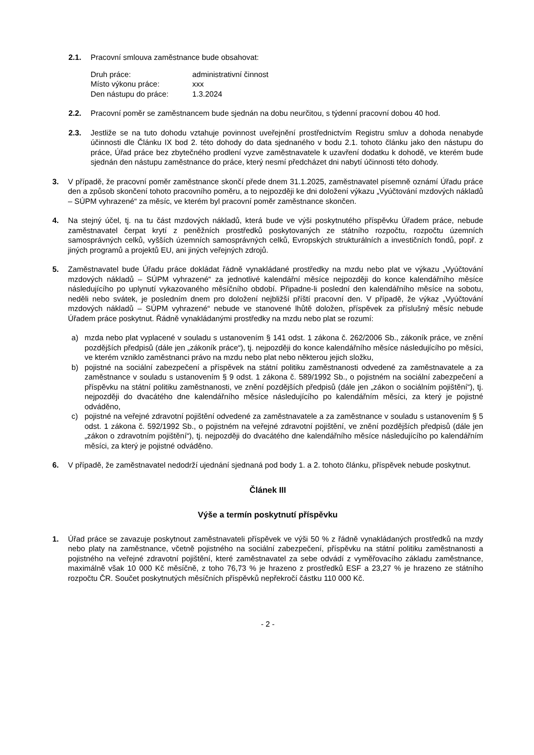2.1. Pracovní smlouva zaměstnance bude obsahovat:
Druh práce: administrativní činnost Místo výkonu práce: xxx Den nástupu do práce: 1.3.2024
2.2. Pracovní poměr se zaměstnancem bude sjednán na dobu neurčitou, s týdenní pracovní dobou 40 hod.
2.3. Jestliže se na tuto dohodu vztahuje povinnost uveřejnění prostřednictvím Registru smluv a dohoda nenabyde účinnosti dle Článku IX bod 2. této dohody do data sjednaného v bodu 2.1. tohoto článku jako den nástupu do práce, Úřad práce bez zbytečného prodlení vyzve zaměstnavatele k uzavření dodatku k dohodě, ve kterém bude sjednán den nástupu zaměstnance do práce, který nesmí předcházet dni nabytí účinnosti této dohody.
3. V případě, že pracovní poměr zaměstnance skončí přede dnem 31.1.2025, zaměstnavatel písemně oznámí Úřadu práce den a způsob skončení tohoto pracovního poměru, a to nejpozději ke dni doložení výkazu „Vyúčtování mzdových nákladů – SÚPM vyhrazené“ za měsíc, ve kterém byl pracovní poměr zaměstnance skončen.
4. Na stejný účel, tj. na tu část mzdových nákladů, která bude ve výši poskytnutého příspěvku Úřadem práce, nebude zaměstnavatel čerpat krytí z peněžních prostředků poskytovaných ze státního rozpočtu, rozpočtu územních samosprávných celků, vyšších územních samosprávných celků, Evropských strukturálních a investičních fondů, popř. z jiných programů a projektů EU, ani jiných veřejných zdrojů.
5. Zaměstnavatel bude Úřadu práce dokládat řádně vynakládané prostředky na mzdu nebo plat ve výkazu „Vyúčtování mzdových nákladů – SÚPM vyhrazené“ za jednotlivé kalendářní měsíce nejpozději do konce kalendářního měsíce následujícího po uplynutí vykazovaného měsíčního období. Připadne-li poslední den kalendářního měsíce na sobotu, neděli nebo svátek, je posledním dnem pro doložení nejbližší příští pracovní den. V případě, že výkaz „Vyúčtování mzdových nákladů – SÚPM vyhrazené“ nebude ve stanovené lhůtě doložen, příspěvek za příslušný měsíc nebude Úřadem práce poskytnut. Řádně vynakládanými prostředky na mzdu nebo plat se rozumí:
a) mzda nebo plat vyplacené v souladu s ustanovením § 141 odst. 1 zákona č. 262/2006 Sb., zákoník práce, ve znění pozdějších předpisů (dále jen „zákoník práce“), tj. nejpozději do konce kalendářního měsíce následujícího po měsíci, ve kterém vzniklo zaměstnanci právo na mzdu nebo plat nebo některou jejich složku,
b) pojistné na sociální zabezpečení a příspěvek na státní politiku zaměstnanosti odvedené za zaměstnavatele a za zaměstnance v souladu s ustanovením § 9 odst. 1 zákona č. 589/1992 Sb., o pojistném na sociální zabezpečení a příspěvku na státní politiku zaměstnanosti, ve znění pozdějších předpisů (dále jen „zákon o sociálním pojištění“), tj. nejpozději do dvacátého dne kalendářního měsíce následujícího po kalendářním měsíci, za který je pojistné odváděno,
c) pojistné na veřejné zdravotní pojištění odvedené za zaměstnavatele a za zaměstnance v souladu s ustanovením § 5 odst. 1 zákona č. 592/1992 Sb., o pojistném na veřejné zdravotní pojištění, ve znění pozdějších předpisů (dále jen „zákon o zdravotním pojištění“), tj. nejpozději do dvacátého dne kalendářního měsíce následujícího po kalendářním měsíci, za který je pojistné odváděno.
6. V případě, že zaměstnavatel nedodrží ujednání sjednaná pod body 1. a 2. tohoto článku, příspěvek nebude poskytnut.
Článek III
Výše a termín poskytnutí příspěvku
1. Úřad práce se zavazuje poskytnout zaměstnavateli příspěvek ve výši 50 % z řádně vynakládaných prostředků na mzdy nebo platy na zaměstnance, včetně pojistného na sociální zabezpečení, příspěvku na státní politiku zaměstnanosti a pojistného na veřejné zdravotní pojištění, které zaměstnavatel za sebe odvádí z vyměřovacího základu zaměstnance, maximálně však 10 000 Kč měsíčně, z toho 76,73 % je hrazeno z prostředků ESF a 23,27 % je hrazeno ze státního rozpočtu ČR. Součet poskytnutých měsíčních příspěvků nepřekročí částku 110 000 Kč.
- 2 -